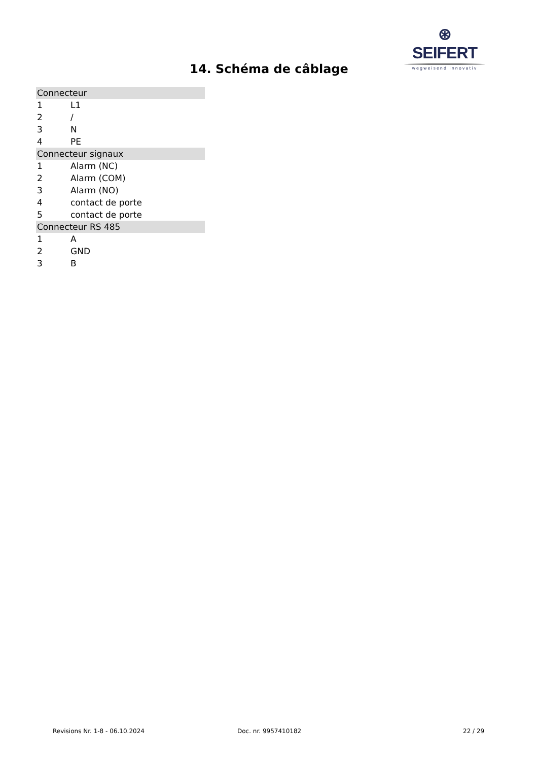⊛ SEIFERT
wegweisend innovativ
14. Schéma de câblage
| Connecteur | |
| --- | --- |
| 1 | L1 |
| 2 | / |
| 3 | N |
| 4 | PE |
| Connecteur signaux | |
| 1 | Alarm (NC) |
| 2 | Alarm (COM) |
| 3 | Alarm (NO) |
| 4 | contact de porte |
| 5 | contact de porte |
| Connecteur RS 485 | |
| 1 | A |
| 2 | GND |
| 3 | B |
Revisions Nr. 1-8 - 06.10.2024 Doc. nr. 9957410182 22 / 29